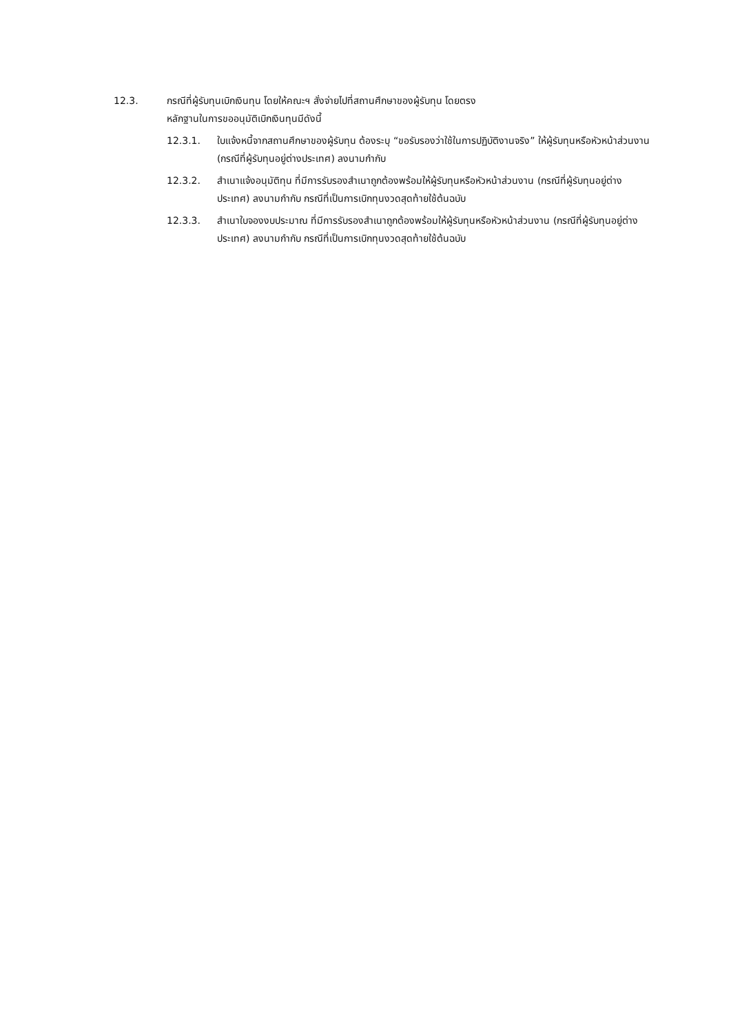12.3. กรณีที่ผู้รับทุนเบิกเงินทุน โดยให้คณะฯ สั่งจ่ายไปที่สถานศึกษาของผู้รับทุน โดยตรง
หลักฐานในการขออนุมัติเบิกเงินทุนมีดังนี้
12.3.1. ใบแจ้งหนี้จากสถานศึกษาของผู้รับทุน ต้องระบุ “ขอรับรองว่าใช้ในการปฏิบัติงานจริง” ให้ผู้รับทุนหรือหัวหน้าส่วนงาน (กรณีที่ผู้รับทุนอยู่ต่างประเทศ) ลงนามกำกับ
12.3.2. สำเนาแจ้งอนุมัติทุน ที่มีการรับรองสำเนาถูกต้องพร้อมให้ผู้รับทุนหรือหัวหน้าส่วนงาน (กรณีที่ผู้รับทุนอยู่ต่างประเทศ) ลงนามกำกับ กรณีที่เป็นการเบิกทุนงวดสุดท้ายใช้ต้นฉบับ
12.3.3. สำเนาใบจองงบประมาณ ที่มีการรับรองสำเนาถูกต้องพร้อมให้ผู้รับทุนหรือหัวหน้าส่วนงาน (กรณีที่ผู้รับทุนอยู่ต่างประเทศ) ลงนามกำกับ กรณีที่เป็นการเบิกทุนงวดสุดท้ายใช้ต้นฉบับ